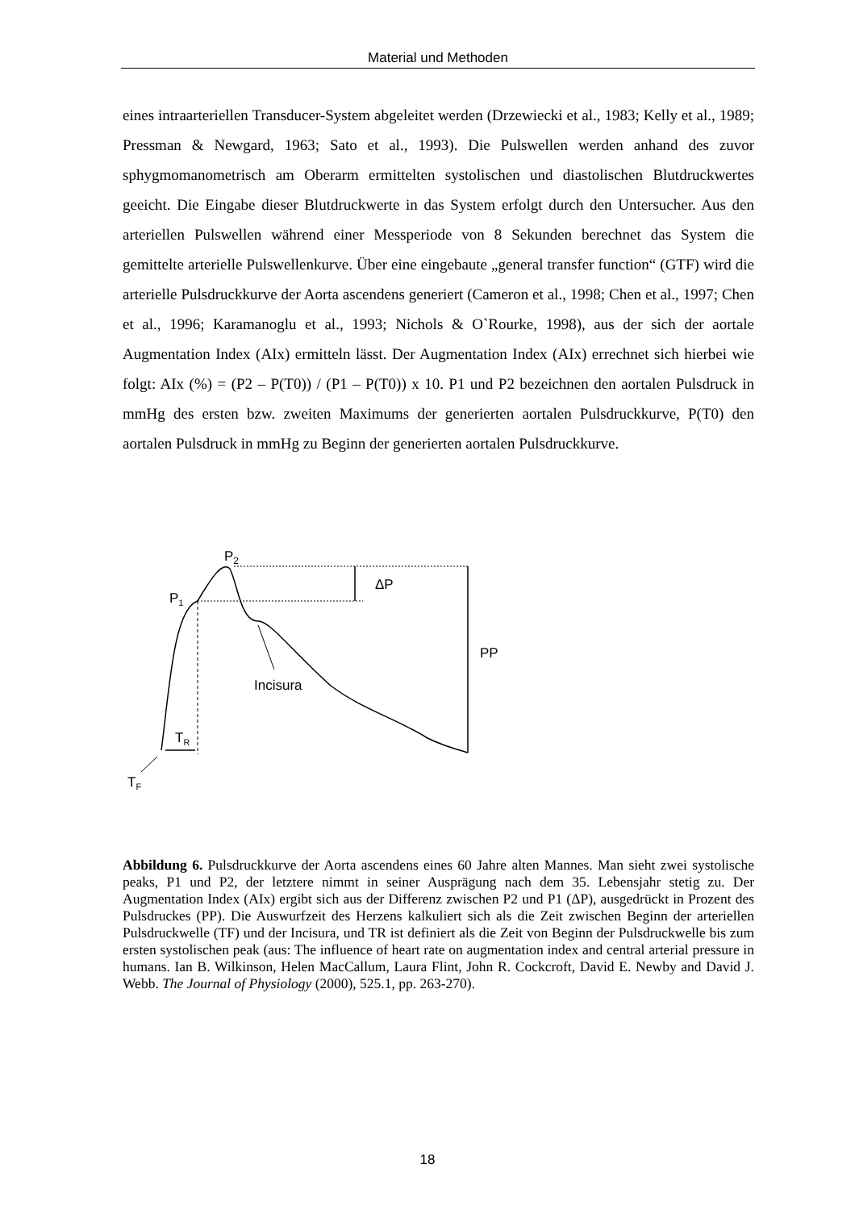Material und Methoden
eines intraarteriellen Transducer-System abgeleitet werden (Drzewiecki et al., 1983; Kelly et al., 1989; Pressman & Newgard, 1963; Sato et al., 1993). Die Pulswellen werden anhand des zuvor sphygmomanometrisch am Oberarm ermittelten systolischen und diastolischen Blutdruckwertes geeicht. Die Eingabe dieser Blutdruckwerte in das System erfolgt durch den Untersucher. Aus den arteriellen Pulswellen während einer Messperiode von 8 Sekunden berechnet das System die gemittelte arterielle Pulswellenkurve. Über eine eingebaute „general transfer function“ (GTF) wird die arterielle Pulsdruckkurve der Aorta ascendens generiert (Cameron et al., 1998; Chen et al., 1997; Chen et al., 1996; Karamanoglu et al., 1993; Nichols & O`Rourke, 1998), aus der sich der aortale Augmentation Index (AIx) ermitteln lässt. Der Augmentation Index (AIx) errechnet sich hierbei wie folgt: AIx (%) = (P2 – P(T0)) / (P1 – P(T0)) x 10. P1 und P2 bezeichnen den aortalen Pulsdruck in mmHg des ersten bzw. zweiten Maximums der generierten aortalen Pulsdruckkurve, P(T0) den aortalen Pulsdruck in mmHg zu Beginn der generierten aortalen Pulsdruckkurve.
P2
ΔP
P1
PP
Incisura
TR
TF
Abbildung 6. Pulsdruckkurve der Aorta ascendens eines 60 Jahre alten Mannes. Man sieht zwei systolische peaks, P1 und P2, der letztere nimmt in seiner Ausprägung nach dem 35. Lebensjahr stetig zu. Der Augmentation Index (AIx) ergibt sich aus der Differenz zwischen P2 und P1 (ΔP), ausgedrückt in Prozent des Pulsdruckes (PP). Die Auswurfzeit des Herzens kalkuliert sich als die Zeit zwischen Beginn der arteriellen Pulsdruckwelle (TF) und der Incisura, und TR ist definiert als die Zeit von Beginn der Pulsdruckwelle bis zum ersten systolischen peak (aus: The influence of heart rate on augmentation index and central arterial pressure in humans. Ian B. Wilkinson, Helen MacCallum, Laura Flint, John R. Cockcroft, David E. Newby and David J. Webb. The Journal of Physiology (2000), 525.1, pp. 263-270).
18